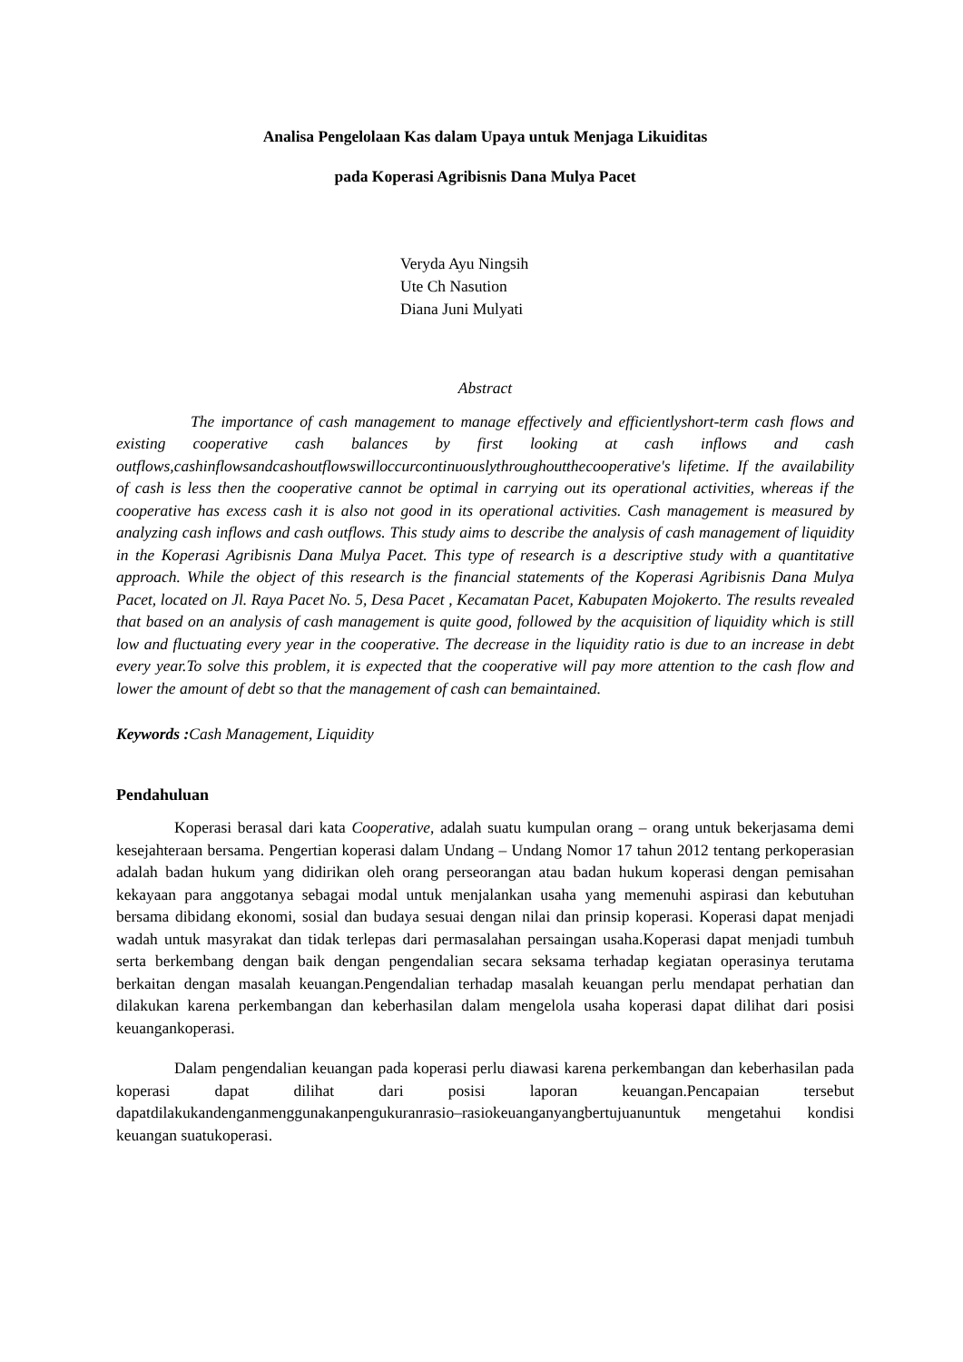Analisa Pengelolaan Kas dalam Upaya untuk Menjaga Likuiditas
pada Koperasi Agribisnis Dana Mulya Pacet
Veryda Ayu Ningsih
Ute Ch Nasution
Diana Juni Mulyati
Abstract
The importance of cash management to manage effectively and efficientlyshort-term cash flows and existing cooperative cash balances by first looking at cash inflows and cash outflows,cashinflowsandcashoutflowswilloccurcontinuouslythroughoutthecooperative's lifetime. If the availability of cash is less then the cooperative cannot be optimal in carrying out its operational activities, whereas if the cooperative has excess cash it is also not good in its operational activities. Cash management is measured by analyzing cash inflows and cash outflows. This study aims to describe the analysis of cash management of liquidity in the Koperasi Agribisnis Dana Mulya Pacet. This type of research is a descriptive study with a quantitative approach. While the object of this research is the financial statements of the Koperasi Agribisnis Dana Mulya Pacet, located on Jl. Raya Pacet No. 5, Desa Pacet , Kecamatan Pacet, Kabupaten Mojokerto. The results revealed that based on an analysis of cash management is quite good, followed by the acquisition of liquidity which is still low and fluctuating every year in the cooperative. The decrease in the liquidity ratio is due to an increase in debt every year.To solve this problem, it is expected that the cooperative will pay more attention to the cash flow and lower the amount of debt so that the management of cash can bemaintained.
Keywords : Cash Management, Liquidity
Pendahuluan
Koperasi berasal dari kata Cooperative, adalah suatu kumpulan orang – orang untuk bekerjasama demi kesejahteraan bersama. Pengertian koperasi dalam Undang – Undang Nomor 17 tahun 2012 tentang perkoperasian adalah badan hukum yang didirikan oleh orang perseorangan atau badan hukum koperasi dengan pemisahan kekayaan para anggotanya sebagai modal untuk menjalankan usaha yang memenuhi aspirasi dan kebutuhan bersama dibidang ekonomi, sosial dan budaya sesuai dengan nilai dan prinsip koperasi. Koperasi dapat menjadi wadah untuk masyrakat dan tidak terlepas dari permasalahan persaingan usaha.Koperasi dapat menjadi tumbuh serta berkembang dengan baik dengan pengendalian secara seksama terhadap kegiatan operasinya terutama berkaitan dengan masalah keuangan.Pengendalian terhadap masalah keuangan perlu mendapat perhatian dan dilakukan karena perkembangan dan keberhasilan dalam mengelola usaha koperasi dapat dilihat dari posisi keuangankoperasi.
Dalam pengendalian keuangan pada koperasi perlu diawasi karena perkembangan dan keberhasilan pada koperasi dapat dilihat dari posisi laporan keuangan.Pencapaian tersebut dapatdilakukandenganmenggunakanpengukuranrasio–rasiokeuanganyangbertujuanuntuk mengetahui kondisi keuangan suatukoperasi.